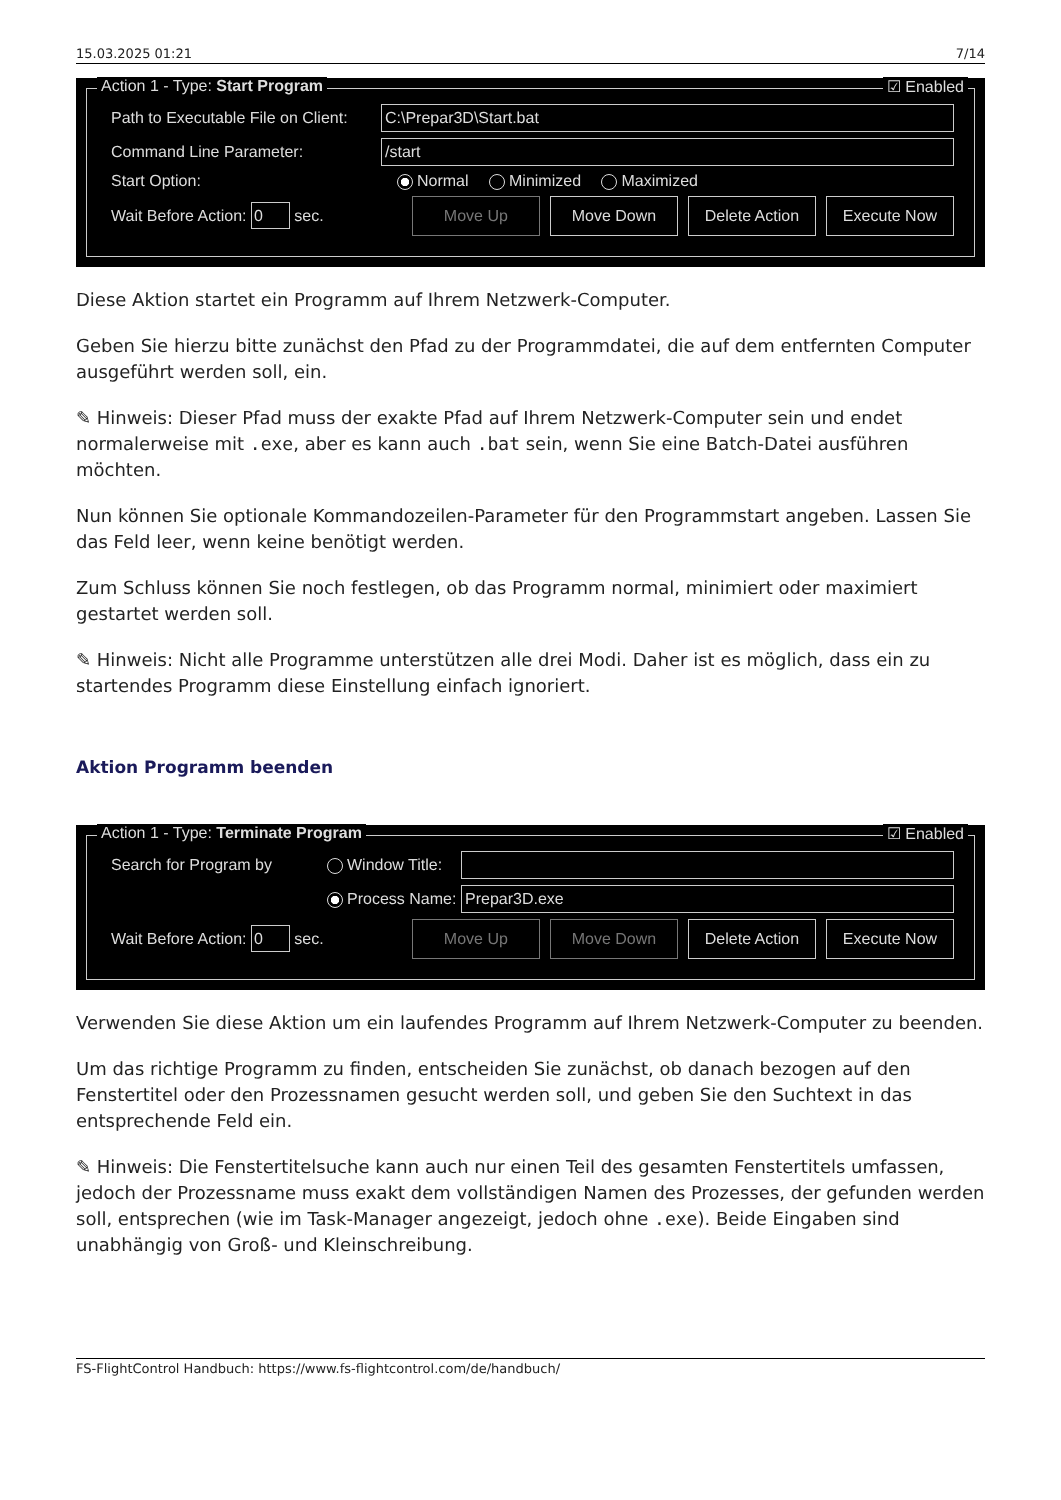15.03.2025 01:21 7/14
Action 1 - Type: Start Program ☑ Enabled
Path to Executable File on Client:
C:\Prepar3D\Start.bat
Command Line Parameter:
/start
Start Option: Normal Minimized Maximized
Wait Before Action: 0 sec.
Move Up Move Down Delete Action Execute Now
Diese Aktion startet ein Programm auf Ihrem Netzwerk-Computer.
Geben Sie hierzu bitte zunächst den Pfad zu der Programmdatei, die auf dem entfernten Computer ausgeführt werden soll, ein.
✎ Hinweis: Dieser Pfad muss der exakte Pfad auf Ihrem Netzwerk-Computer sein und endet normalerweise mit .exe, aber es kann auch .bat sein, wenn Sie eine Batch-Datei ausführen möchten.
Nun können Sie optionale Kommandozeilen-Parameter für den Programmstart angeben. Lassen Sie das Feld leer, wenn keine benötigt werden.
Zum Schluss können Sie noch festlegen, ob das Programm normal, minimiert oder maximiert gestartet werden soll.
✎ Hinweis: Nicht alle Programme unterstützen alle drei Modi. Daher ist es möglich, dass ein zu startendes Programm diese Einstellung einfach ignoriert.
Aktion Programm beenden
Action 1 - Type: Terminate Program ☑ Enabled
Search for Program by
Window Title:
Process Name:
Prepar3D.exe
Wait Before Action: 0 sec.
Move Up Move Down Delete Action Execute Now
Verwenden Sie diese Aktion um ein laufendes Programm auf Ihrem Netzwerk-Computer zu beenden.
Um das richtige Programm zu finden, entscheiden Sie zunächst, ob danach bezogen auf den Fenstertitel oder den Prozessnamen gesucht werden soll, und geben Sie den Suchtext in das entsprechende Feld ein.
✎ Hinweis: Die Fenstertitelsuche kann auch nur einen Teil des gesamten Fenstertitels umfassen, jedoch der Prozessname muss exakt dem vollständigen Namen des Prozesses, der gefunden werden soll, entsprechen (wie im Task-Manager angezeigt, jedoch ohne .exe). Beide Eingaben sind unabhängig von Groß- und Kleinschreibung.
FS-FlightControl Handbuch: https://www.fs-flightcontrol.com/de/handbuch/